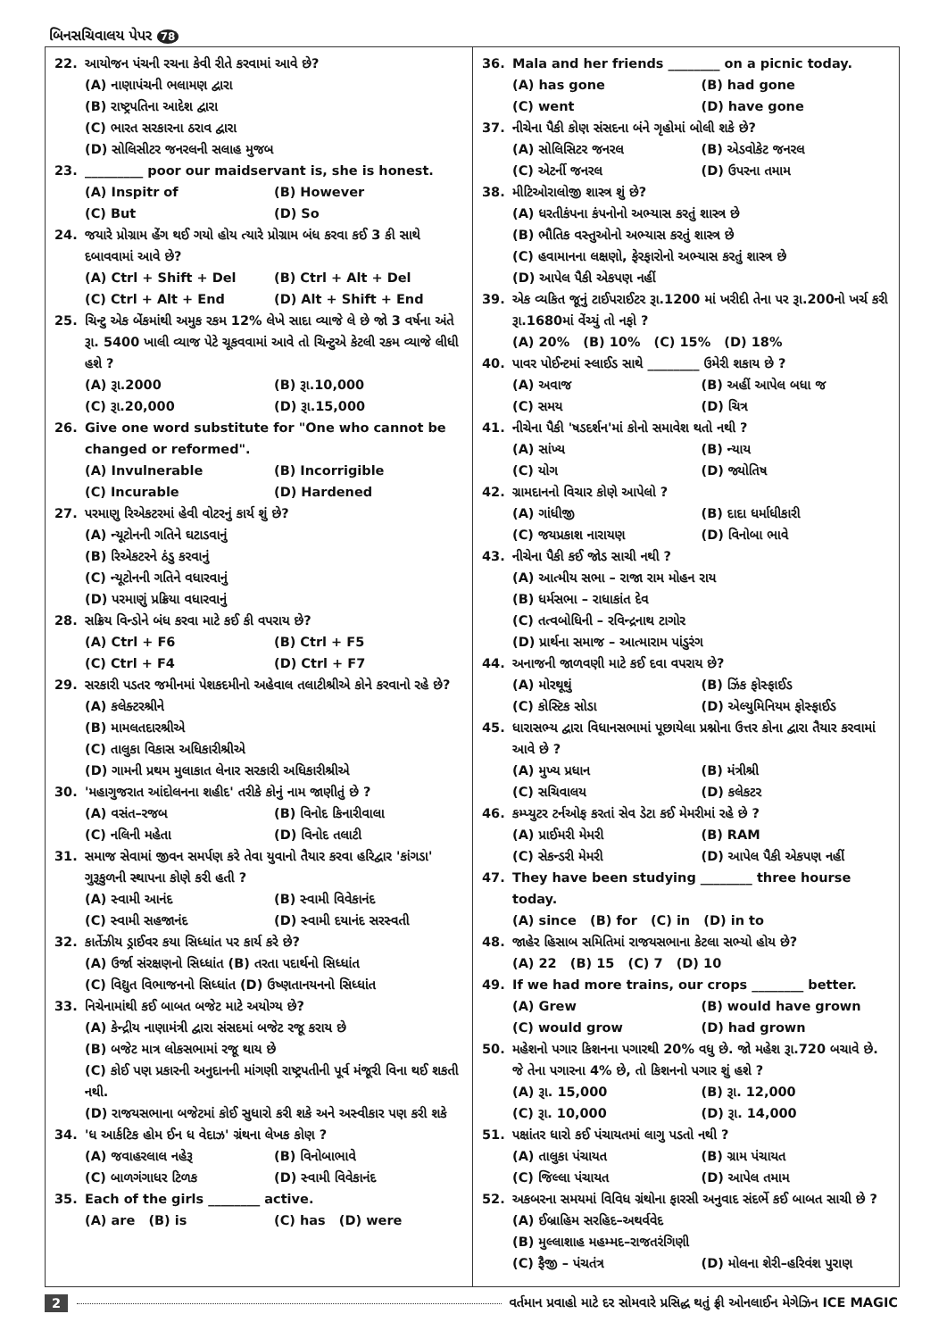બિનસચિવાલય પેપર 78
22. આયોજન પંચની રચના કેવી રીતે કરવામાં આવે છે?
(A) નાણાપંચની ભલામણ દ્વારા
(B) રાષ્ટ્રપતિના આદેશ દ્વારા
(C) ભારત સરકારના ઠરાવ દ્વારા
(D) સોલિસીટર જનરલની સલાહ મુજબ
23. _________ poor our maidservant is, she is honest.
(A) Inspitr of (B) However
(C) But (D) So
24. જયારે પ્રોગ્રામ હેંગ થઈ ગયો હોય ત્યારે પ્રોગ્રામ બંધ કરવા કઈ 3 કી સાથે દબાવવામાં આવે છે?
(A) Ctrl + Shift + Del (B) Ctrl + Alt + Del
(C) Ctrl + Alt + End (D) Alt + Shift + End
25. ચિન્ટુ એક બેંકમાંથી અમુક રકમ 12% લેખે સાદા વ્યાજે લે છે જો 3 વર્ષના અંતે રૂા. 5400 ખાલી વ્યાજ પેટે ચૂકવવામાં આવે તો ચિન્ટુએ કેટલી રકમ વ્યાજે લીધી હશે ?
(A) રૂા.2000 (B) રૂા.10,000
(C) રૂા.20,000 (D) રૂા.15,000
26. Give one word substitute for "One who cannot be changed or reformed".
(A) Invulnerable (B) Incorrigible
(C) Incurable (D) Hardened
27. પરમાણુ રિએકટરમાં હેવી વોટરનું કાર્ય શું છે?
(A) ન્યૂટોનની ગતિને ઘટાડવાનું
(B) રિએકટરને ઠંડુ કરવાનું
(C) ન્યૂટોનની ગતિને વધારવાનું
(D) પરમાણું પ્રક્રિયા વધારવાનું
28. સક્રિય વિન્ડોને બંધ કરવા માટે કઈ કી વપરાય છે?
(A) Ctrl + F6 (B) Ctrl + F5
(C) Ctrl + F4 (D) Ctrl + F7
29. સરકારી પડતર જમીનમાં પેશકદમીનો અહેવાલ તલાટીશ્રીએ કોને કરવાનો રહે છે?
(A) કલેક્ટરશ્રીને
(B) મામલતદારશ્રીએ
(C) તાલુકા વિકાસ અધિકારીશ્રીએ
(D) ગામની પ્રથમ મુલાકાત લેનાર સરકારી અધિકારીશ્રીએ
30. 'મહાગુજરાત આંદોલનના શહીદ' તરીકે કોનું નામ જાણીતું છે ?
(A) વસંત–રજબ (B) વિનોદ કિનારીવાલા
(C) નલિની મહેતા (D) વિનોદ તલાટી
31. સમાજ સેવામાં જીવન સમર્પણ કરે તેવા યુવાનો તૈયાર કરવા હરિદ્વાર 'કાંગડા' ગુરૂકુળની સ્થાપના કોણે કરી હતી ?
(A) સ્વામી આનંદ (B) સ્વામી વિવેકાનંદ
(C) સ્વામી સહજાનંદ (D) સ્વામી દયાનંદ સરસ્વતી
32. કાર્તેઝીય ડ્રાઈવર કયા સિધ્ધાંત પર કાર્ય કરે છે?
(A) ઉર્જા સંરક્ષણનો સિધ્ધાંત (B) તરતા પદાર્થનો સિધ્ધાંત
(C) વિદ્યુત વિભાજનનો સિધ્ધાંત (D) ઉષ્ણતાનયનનો સિધ્ધાંત
33. નિચેનામાંથી કઈ બાબત બજેટ માટે અયોગ્ય છે?
(A) કેન્દ્રીય નાણામંત્રી દ્વારા સંસદમાં બજેટ રજૂ કરાય છે
(B) બજેટ માત્ર લોકસભામાં રજૂ થાય છે
(C) કોઈ પણ પ્રકારની અનુદાનની માંગણી રાષ્ટ્રપતીની પૂર્વ મંજૂરી વિના થઈ શકતી નથી.
(D) રાજયસભાના બજેટમાં કોઈ સુધારો કરી શકે અને અસ્વીકાર પણ કરી શકે
34. 'ધ આર્કટિક હોમ ઈન ધ વેદાઝ' ગ્રંથના લેખક કોણ ?
(A) જવાહરલાલ નહેરૂ (B) વિનોબાભાવે
(C) બાળગંગાધર ટિળક (D) સ્વામી વિવેકાનંદ
35. Each of the girls ________ active.
(A) are (B) is (C) has (D) were
36. Mala and her friends ________ on a picnic today.
(A) has gone (B) had gone
(C) went (D) have gone
37. નીચેના પૈકી કોણ સંસદના બંને ગૃહોમાં બોલી શકે છે?
(A) સોલિસિટર જનરલ (B) એડવોકેટ જનરલ
(C) એટર્ની જનરલ (D) ઉપરના તમામ
38. મીટિઓરાલોજી શાસ્ત્ર શું છે?
(A) ધરતીકંપના કંપનોનો અભ્યાસ કરતું શાસ્ત્ર છે
(B) ભૌતિક વસ્તુઓનો અભ્યાસ કરતું શાસ્ત્ર છે
(C) હવામાનના લક્ષણો, ફેરફારોનો અભ્યાસ કરતું શાસ્ત્ર છે
(D) આપેલ પૈકી એકપણ નહીં
39. એક વ્યકિત જૂનું ટાઈપરાઈટર રૂા.1200 માં ખરીદી તેના પર રૂા.200નો ખર્ચ કરી રૂા.1680માં વેંચ્યું તો નફો ?
(A) 20% (B) 10% (C) 15% (D) 18%
40. પાવર પોઈન્ટમાં સ્લાઈડ સાથે ________ ઉમેરી શકાય છે ?
(A) અવાજ (B) અહીં આપેલ બધા જ
(C) સમય (D) ચિત્ર
41. નીચેના પૈકી 'ષડદર્શન'માં કોનો સમાવેશ થતો નથી ?
(A) સાંખ્ય (B) ન્યાય
(C) યોગ (D) જ્યોતિષ
42. ગ્રામદાનનો વિચાર કોણે આપેલો ?
(A) ગાંધીજી (B) દાદા ધર્માધીકારી
(C) જયપ્રકાશ નારાયણ (D) વિનોબા ભાવે
43. નીચેના પૈકી કઈ જોડ સાચી નથી ?
(A) આત્મીય સભા – રાજા રામ મોહન રાય
(B) ધર્મસભા – રાધાકાંત દેવ
(C) તત્વબોધિની – રવિન્દ્રનાથ ટાગોર
(D) પ્રાર્થના સમાજ – આત્મારામ પાંડુરંગ
44. અનાજની જાળવણી માટે કઈ દવા વપરાય છે?
(A) મોરથૂથું (B) ઝિંક ફોસ્ફાઈડ
(C) કોસ્ટિક સોડા (D) એલ્યુમિનિયમ ફોસ્ફાઈડ
45. ધારાસભ્ય દ્વારા વિધાનસભામાં પૂછાયેલા પ્રશ્નોના ઉત્તર કોના દ્વારા તૈયાર કરવામાં આવે છે ?
(A) મુખ્ય પ્રધાન (B) મંત્રીશ્રી
(C) સચિવાલય (D) કલેકટર
46. કમ્પ્યુટર ટર્નઓફ કરતાં સેવ ડેટા કઈ મેમરીમાં રહે છે ?
(A) પ્રાઈમરી મેમરી (B) RAM
(C) સેકન્ડરી મેમરી (D) આપેલ પૈકી એકપણ નહીં
47. They have been studying ________ three hourse today.
(A) since (B) for (C) in (D) in to
48. જાહેર હિસાબ સમિતિમાં રાજયસભાના કેટલા સભ્યો હોય છે?
(A) 22 (B) 15 (C) 7 (D) 10
49. If we had more trains, our crops ________ better.
(A) Grew (B) would have grown
(C) would grow (D) had grown
50. મહેશનો પગાર કિશનના પગારથી 20% વધુ છે. જો મહેશ રૂા.720 બચાવે છે. જે તેના પગારના 4% છે, તો કિશનનો પગાર શું હશે ?
(A) રૂા. 15,000 (B) રૂા. 12,000
(C) રૂા. 10,000 (D) રૂા. 14,000
51. પક્ષાંતર ધારો કઈ પંચાયતમાં લાગુ પડતો નથી ?
(A) તાલુકા પંચાયત (B) ગ્રામ પંચાયત
(C) જિલ્લા પંચાયત (D) આપેલ તમામ
52. અકબરના સમયમાં વિવિધ ગ્રંથોના ફારસી અનુવાદ સંદર્ભે કઈ બાબત સાચી છે ?
(A) ઈબ્રાહિમ સરહિદ–અથર્વવેદ
(B) મુલ્લાશાહ મહમ્મદ–રાજતરંગિણી
(C) ફૈજી – પંચતંત્ર (D) મોલના શેરી–હરિવંશ પુરાણ
2 વર્તમાન પ્રવાહો માટે દર સોમવારે પ્રસિદ્ધ થતું ફ્રી ઓનલાઈન મેગેઝિન ICE MAGIC